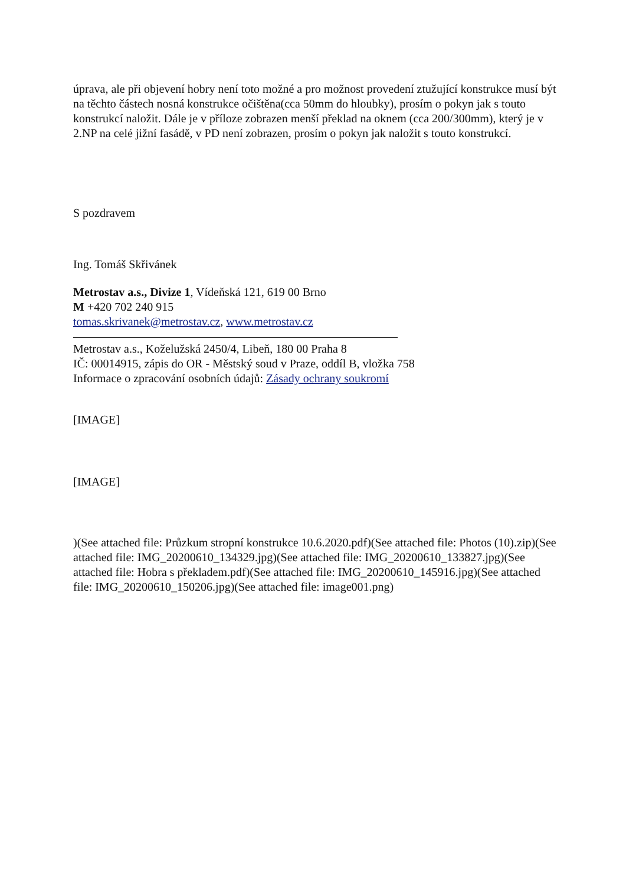úprava, ale při objevení hobry není toto možné a pro možnost provedení ztužující konstrukce musí být na těchto částech nosná konstrukce očištěna(cca 50mm do hloubky), prosím o pokyn jak s touto konstrukcí naložit. Dále je v příloze zobrazen menší překlad na oknem (cca 200/300mm), který je v 2.NP na celé jižní fasádě, v PD není zobrazen, prosím o pokyn jak naložit s touto konstrukcí.
S pozdravem
Ing. Tomáš Skřivánek
Metrostav a.s., Divize 1, Vídeňská 121, 619 00 Brno
M +420 702 240 915
tomas.skrivanek@metrostav.cz, www.metrostav.cz
Metrostav a.s., Koželužská 2450/4, Libeň, 180 00 Praha 8
IČ: 00014915, zápis do OR - Městský soud v Praze, oddíl B, vložka 758
Informace o zpracování osobních údajů: Zásady ochrany soukromí
[IMAGE]
[IMAGE]
)(See attached file: Průzkum stropní konstrukce 10.6.2020.pdf)(See attached file: Photos (10).zip)(See attached file: IMG_20200610_134329.jpg)(See attached file: IMG_20200610_133827.jpg)(See attached file: Hobra s překladem.pdf)(See attached file: IMG_20200610_145916.jpg)(See attached file: IMG_20200610_150206.jpg)(See attached file: image001.png)